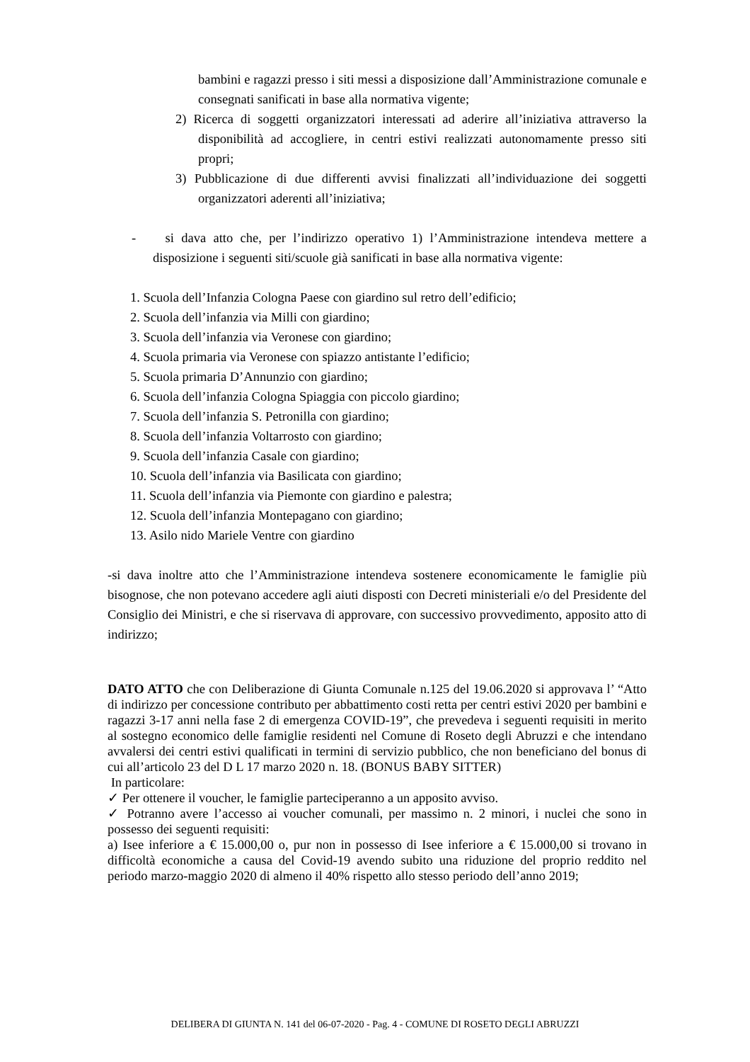bambini e ragazzi presso i siti messi a disposizione dall’Amministrazione comunale e consegnati sanificati in base alla normativa vigente;
2) Ricerca di soggetti organizzatori interessati ad aderire all’iniziativa attraverso la disponibilità ad accogliere, in centri estivi realizzati autonomamente presso siti propri;
3) Pubblicazione di due differenti avvisi finalizzati all’individuazione dei soggetti organizzatori aderenti all’iniziativa;
- si dava atto che, per l’indirizzo operativo 1) l’Amministrazione intendeva mettere a disposizione i seguenti siti/scuole già sanificati in base alla normativa vigente:
1. Scuola dell’Infanzia Cologna Paese con giardino sul retro dell’edificio;
2. Scuola dell’infanzia via Milli con giardino;
3. Scuola dell’infanzia via Veronese con giardino;
4. Scuola primaria via Veronese con spiazzo antistante l’edificio;
5. Scuola primaria D’Annunzio con giardino;
6. Scuola dell’infanzia Cologna Spiaggia con piccolo giardino;
7. Scuola dell’infanzia S. Petronilla con giardino;
8. Scuola dell’infanzia Voltarrosto con giardino;
9. Scuola dell’infanzia Casale con giardino;
10. Scuola dell’infanzia via Basilicata con giardino;
11. Scuola dell’infanzia via Piemonte con giardino e palestra;
12. Scuola dell’infanzia Montepagano con giardino;
13. Asilo nido Mariele Ventre con giardino
-si dava inoltre atto che l’Amministrazione intendeva sostenere economicamente le famiglie più bisognose, che non potevano accedere agli aiuti disposti con Decreti ministeriali e/o del Presidente del Consiglio dei Ministri, e che si riservava di approvare, con successivo provvedimento, apposito atto di indirizzo;
DATO ATTO che con Deliberazione di Giunta Comunale n.125 del 19.06.2020 si approvava l’ “Atto di indirizzo per concessione contributo per abbattimento costi retta per centri estivi 2020 per bambini e ragazzi 3-17 anni nella fase 2 di emergenza COVID-19”, che prevedeva i seguenti requisiti in merito al sostegno economico delle famiglie residenti nel Comune di Roseto degli Abruzzi e che intendano avvalersi dei centri estivi qualificati in termini di servizio pubblico, che non beneficiano del bonus di cui all’articolo 23 del D L 17 marzo 2020 n. 18. (BONUS BABY SITTER)
In particolare:
✓ Per ottenere il voucher, le famiglie parteciperanno a un apposito avviso.
✓ Potranno avere l’accesso ai voucher comunali, per massimo n. 2 minori, i nuclei che sono in possesso dei seguenti requisiti:
a) Isee inferiore a € 15.000,00 o, pur non in possesso di Isee inferiore a € 15.000,00 si trovano in difficoltà economiche a causa del Covid-19 avendo subito una riduzione del proprio reddito nel periodo marzo-maggio 2020 di almeno il 40% rispetto allo stesso periodo dell’anno 2019;
DELIBERA DI GIUNTA N. 141 del 06-07-2020 - Pag. 4 - COMUNE DI ROSETO DEGLI ABRUZZI